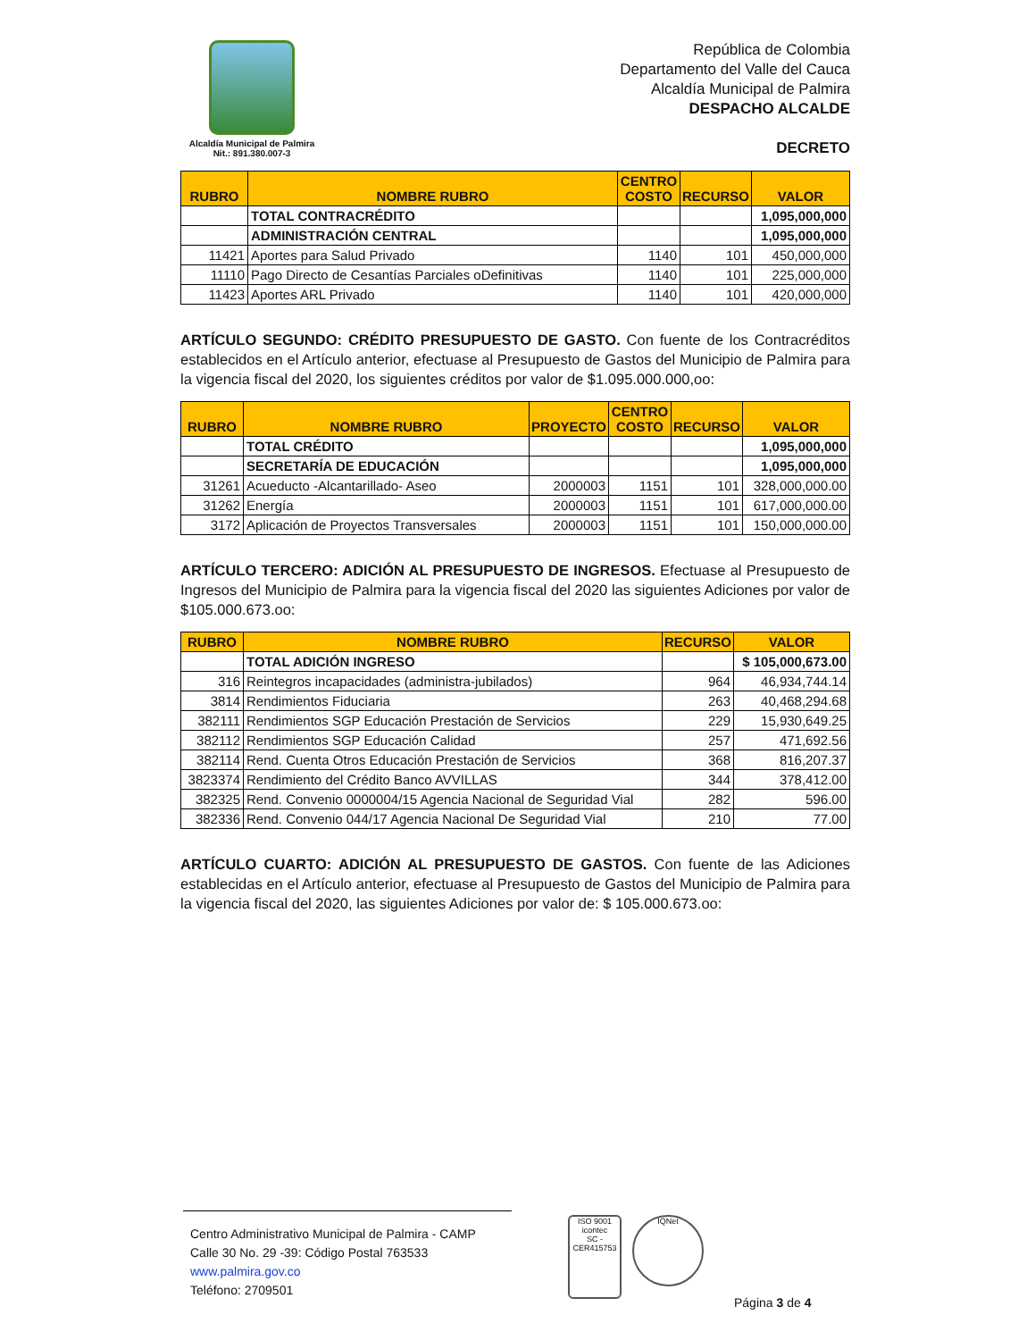Alcaldía Municipal de Palmira
Nit.: 891.380.007-3
República de Colombia
Departamento del Valle del Cauca
Alcaldía Municipal de Palmira
DESPACHO ALCALDE
DECRETO
| RUBRO | NOMBRE RUBRO | CENTRO COSTO | RECURSO | VALOR |
| --- | --- | --- | --- | --- |
| | TOTAL CONTRACRÉDITO | | | 1,095,000,000 |
| | ADMINISTRACIÓN CENTRAL | | | 1,095,000,000 |
| 11421 | Aportes para Salud Privado | 1140 | 101 | 450,000,000 |
| 11110 | Pago Directo de Cesantías Parciales oDefinitivas | 1140 | 101 | 225,000,000 |
| 11423 | Aportes ARL Privado | 1140 | 101 | 420,000,000 |
ARTÍCULO SEGUNDO: CRÉDITO PRESUPUESTO DE GASTO. Con fuente de los Contracréditos establecidos en el Artículo anterior, efectuase al Presupuesto de Gastos del Municipio de Palmira para la vigencia fiscal del 2020, los siguientes créditos por valor de $1.095.000.000,oo:
| RUBRO | NOMBRE RUBRO | PROYECTO | CENTRO COSTO | RECURSO | VALOR |
| --- | --- | --- | --- | --- | --- |
| | TOTAL CRÉDITO | | | | 1,095,000,000 |
| | SECRETARÍA DE EDUCACIÓN | | | | 1,095,000,000 |
| 31261 | Acueducto -Alcantarillado- Aseo | 2000003 | 1151 | 101 | 328,000,000.00 |
| 31262 | Energía | 2000003 | 1151 | 101 | 617,000,000.00 |
| 3172 | Aplicación de Proyectos Transversales | 2000003 | 1151 | 101 | 150,000,000.00 |
ARTÍCULO TERCERO: ADICIÓN AL PRESUPUESTO DE INGRESOS. Efectuase al Presupuesto de Ingresos del Municipio de Palmira para la vigencia fiscal del 2020 las siguientes Adiciones por valor de $105.000.673.oo:
| RUBRO | NOMBRE RUBRO | RECURSO | VALOR |
| --- | --- | --- | --- |
| | TOTAL ADICIÓN INGRESO | | $ 105,000,673.00 |
| 316 | Reintegros incapacidades (administra-jubilados) | 964 | 46,934,744.14 |
| 3814 | Rendimientos Fiduciaria | 263 | 40,468,294.68 |
| 382111 | Rendimientos SGP Educación Prestación de Servicios | 229 | 15,930,649.25 |
| 382112 | Rendimientos SGP Educación Calidad | 257 | 471,692.56 |
| 382114 | Rend. Cuenta Otros Educación Prestación de Servicios | 368 | 816,207.37 |
| 3823374 | Rendimiento del Crédito Banco AVVILLAS | 344 | 378,412.00 |
| 382325 | Rend. Convenio 0000004/15 Agencia Nacional de Seguridad Vial | 282 | 596.00 |
| 382336 | Rend. Convenio 044/17 Agencia Nacional De Seguridad Vial | 210 | 77.00 |
ARTÍCULO CUARTO: ADICIÓN AL PRESUPUESTO DE GASTOS. Con fuente de las Adiciones establecidas en el Artículo anterior, efectuase al Presupuesto de Gastos del Municipio de Palmira para la vigencia fiscal del 2020, las siguientes Adiciones por valor de: $ 105.000.673.oo:
Centro Administrativo Municipal de Palmira - CAMP
Calle 30 No. 29 -39: Código Postal 763533
www.palmira.gov.co
Teléfono: 2709501
ISO 9001
icontec
SC - CER415753
IQNet
Página 3 de 4